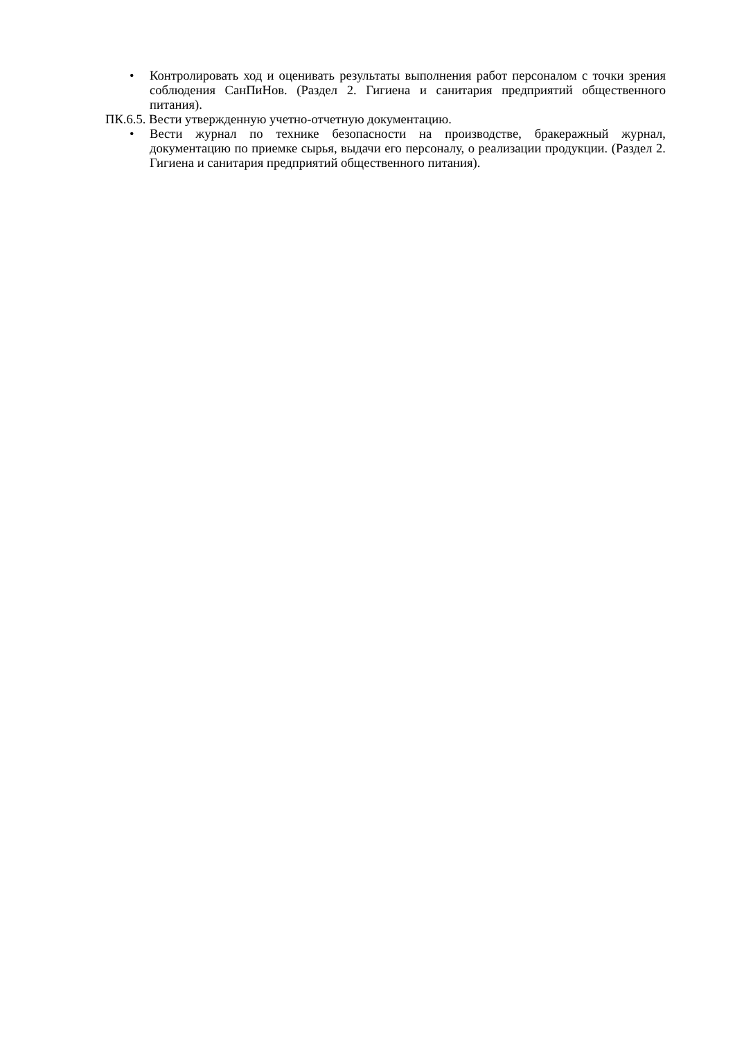• Контролировать ход и оценивать результаты выполнения работ персоналом с точки зрения соблюдения СанПиНов. (Раздел 2. Гигиена и санитария предприятий общественного питания).
ПК.6.5. Вести утвержденную учетно-отчетную документацию.
• Вести журнал по технике безопасности на производстве, бракеражный журнал, документацию по приемке сырья, выдачи его персоналу, о реализации продукции. (Раздел 2. Гигиена и санитария предприятий общественного питания).